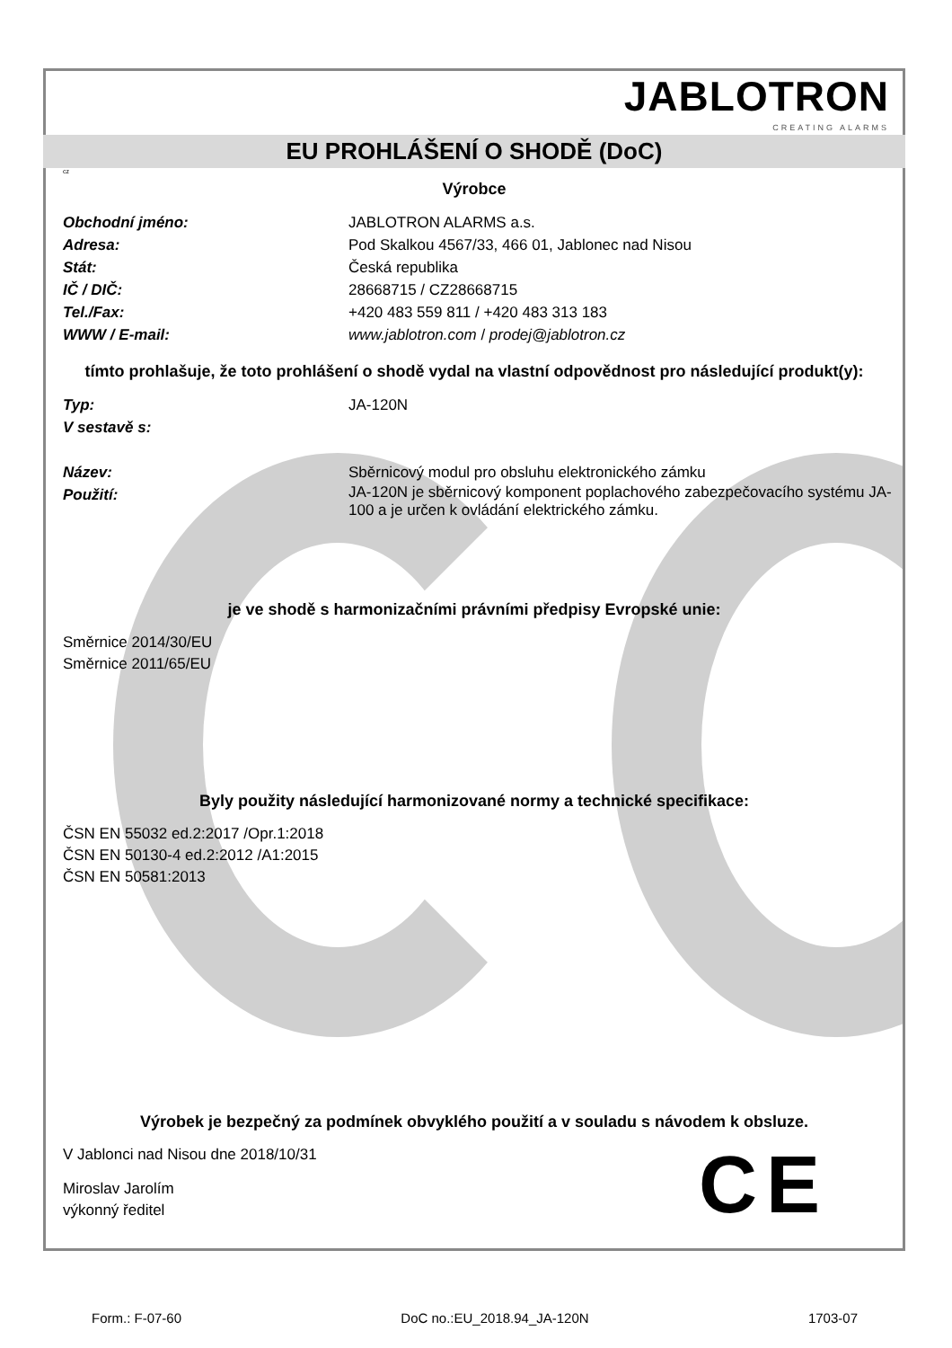JABLOTRON
CREATING ALARMS
EU PROHLÁŠENÍ O SHODĚ (DoC)
cz
Výrobce
Obchodní jméno: JABLOTRON ALARMS a.s.
Adresa: Pod Skalkou 4567/33, 466 01, Jablonec nad Nisou
Stát: Česká republika
IČ / DIČ: 28668715 / CZ28668715
Tel./Fax: +420 483 559 811 / +420 483 313 183
WWW / E-mail: www.jablotron.com / prodej@jablotron.cz
tímto prohlašuje, že toto prohlášení o shodě vydal na vlastní odpovědnost pro následující produkt(y):
Typ: JA-120N
V sestavě s:
Název: Sběrnicový modul pro obsluhu elektronického zámku
Použití:
JA-120N je sběrnicový komponent poplachového zabezpečovacího systému JA-100 a je určen k ovládání elektrického zámku.
je ve shodě s harmonizačními právními předpisy Evropské unie:
Směrnice 2014/30/EU
Směrnice 2011/65/EU
Byly použity následující harmonizované normy a technické specifikace:
ČSN EN 55032 ed.2:2017 /Opr.1:2018
ČSN EN 50130-4 ed.2:2012 /A1:2015
ČSN EN 50581:2013
Výrobek je bezpečný za podmínek obvyklého použití a v souladu s návodem k obsluze.
V Jablonci nad Nisou dne 2018/10/31
Miroslav Jarolím
výkonný ředitel
CE
Form.: F-07-60 DoC no.:EU_2018.94_JA-120N 1703-07